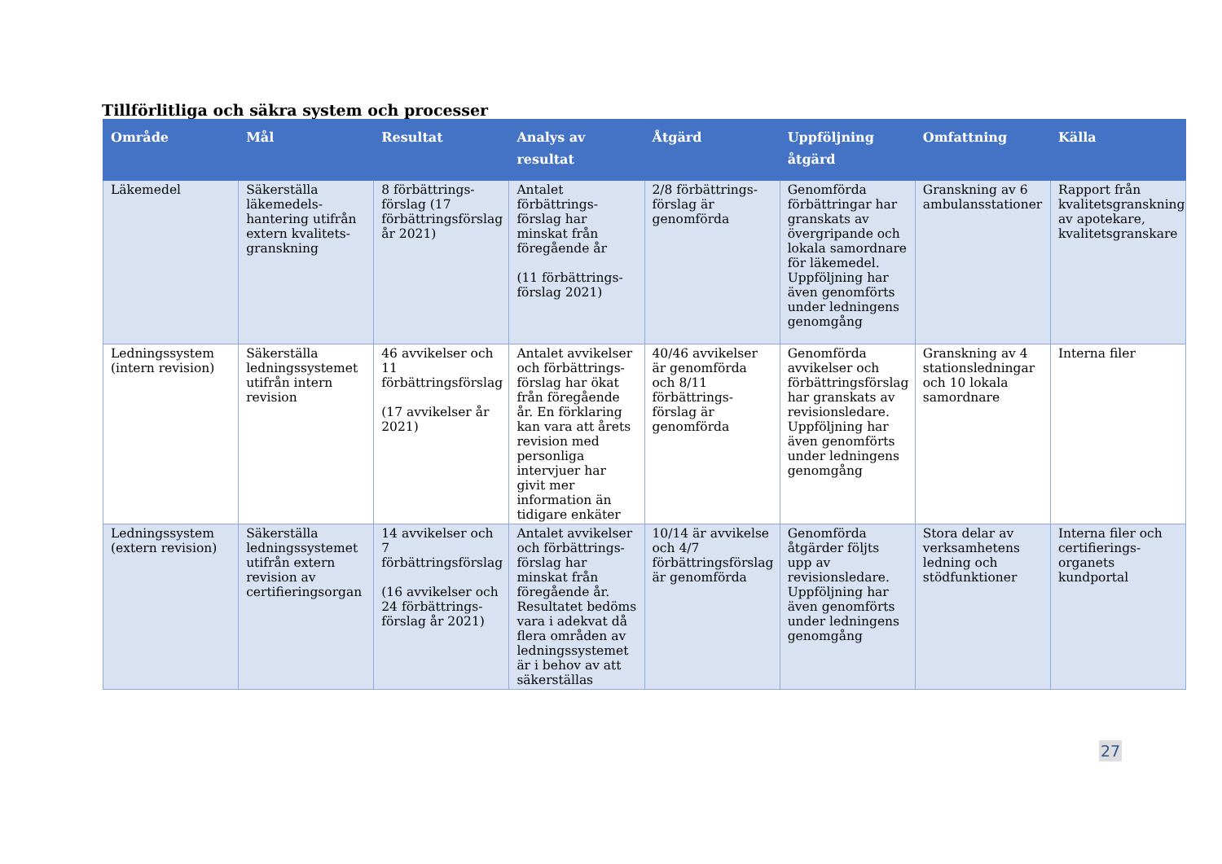Tillförlitliga och säkra system och processer
| Område | Mål | Resultat | Analys av resultat | Åtgärd | Uppföljning åtgärd | Omfattning | Källa |
| --- | --- | --- | --- | --- | --- | --- | --- |
| Läkemedel | Säkerställa läkemedels-hantering utifrån extern kvalitets-granskning | 8 förbättrings-förslag (17 förbättringsförslag år 2021) | Antalet förbättrings-förslag har minskat från föregående år (11 förbättrings-förslag 2021) | 2/8 förbättrings-förslag är genomförda | Genomförda förbättringar har granskats av övergripande och lokala samordnare för läkemedel. Uppföljning har även genomförts under ledningens genomgång | Granskning av 6 ambulansstationer | Rapport från kvalitetsgranskning av apotekare, kvalitetsgranskare |
| Ledningssystem (intern revision) | Säkerställa ledningssystemet utifrån intern revision | 46 avvikelser och 11 förbättringsförslag (17 avvikelser år 2021) | Antalet avvikelser och förbättrings-förslag har ökat från föregående år. En förklaring kan vara att årets revision med personliga intervjuer har givit mer information än tidigare enkäter | 40/46 avvikelser är genomförda och 8/11 förbättrings-förslag är genomförda | Genomförda avvikelser och förbättringsförslag har granskats av revisionsledare. Uppföljning har även genomförts under ledningens genomgång | Granskning av 4 stationsledningar och 10 lokala samordnare | Interna filer |
| Ledningssystem (extern revision) | Säkerställa ledningssystemet utifrån extern revision av certifieringsorgan | 14 avvikelser och 7 förbättringsförslag (16 avvikelser och 24 förbättrings-förslag år 2021) | Antalet avvikelser och förbättrings-förslag har minskat från föregående år. Resultatet bedöms vara i adekvat då flera områden av ledningssystemet är i behov av att säkerställas | 10/14 är avvikelse och 4/7 förbättringsförslag är genomförda | Genomförda åtgärder följts upp av revisionsledare. Uppföljning har även genomförts under ledningens genomgång | Stora delar av verksamhetens ledning och stödfunktioner | Interna filer och certifierings-organets kundportal |
27